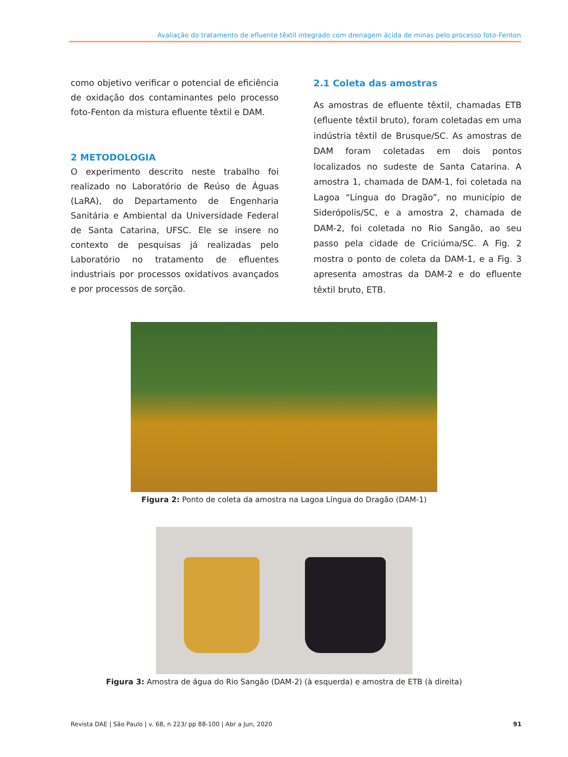Avaliação do tratamento de efluente têxtil integrado com drenagem ácida de minas pelo processo foto-Fenton
como objetivo verificar o potencial de eficiência de oxidação dos contaminantes pelo processo foto-Fenton da mistura efluente têxtil e DAM.
2 METODOLOGIA
O experimento descrito neste trabalho foi realizado no Laboratório de Reúso de Águas (LaRA), do Departamento de Engenharia Sanitária e Ambiental da Universidade Federal de Santa Catarina, UFSC. Ele se insere no contexto de pesquisas já realizadas pelo Laboratório no tratamento de efluentes industriais por processos oxidativos avançados e por processos de sorção.
2.1 Coleta das amostras
As amostras de efluente têxtil, chamadas ETB (efluente têxtil bruto), foram coletadas em uma indústria têxtil de Brusque/SC. As amostras de DAM foram coletadas em dois pontos localizados no sudeste de Santa Catarina. A amostra 1, chamada de DAM-1, foi coletada na Lagoa “Língua do Dragão”, no município de Siderópolis/SC, e a amostra 2, chamada de DAM-2, foi coletada no Rio Sangão, ao seu passo pela cidade de Criciúma/SC. A Fig. 2 mostra o ponto de coleta da DAM-1, e a Fig. 3 apresenta amostras da DAM-2 e do efluente têxtil bruto, ETB.
Figura 2: Ponto de coleta da amostra na Lagoa Língua do Dragão (DAM-1)
Figura 3: Amostra de água do Rio Sangão (DAM-2) (à esquerda) e amostra de ETB (à direita)
Revista DAE | São Paulo | v. 68, n 223/ pp 88-100 | Abr a Jun, 2020 91